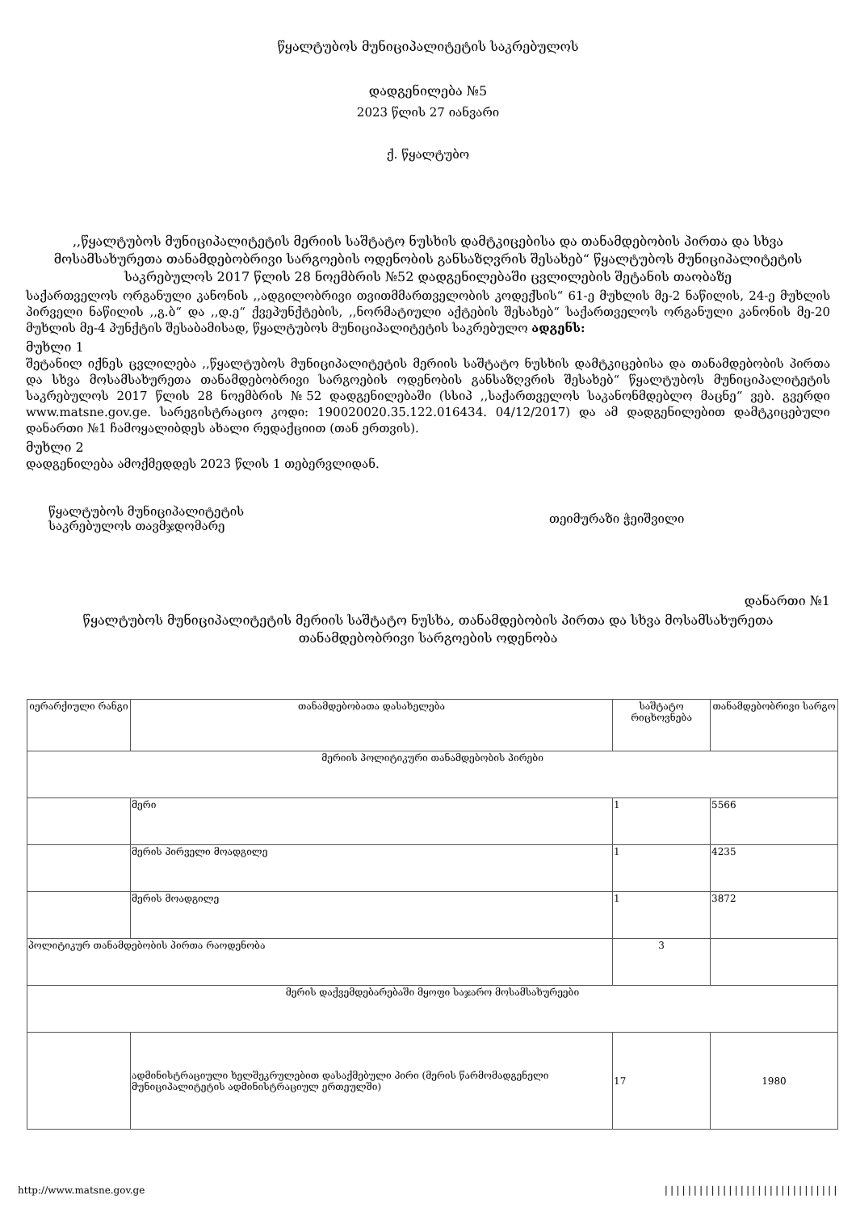წყალტუბოს მუნიციპალიტეტის საკრებულოს
დადგენილება №5
2023 წლის 27 იანვარი
ქ. წყალტუბო
,,წყალტუბოს მუნიციპალიტეტის მერიის საშტატო ნუსხის დამტკიცებისა და თანამდებობის პირთა და სხვა მოსამსახურეთა თანამდებობრივი სარგოების ოდენობის განსაზღვრის შესახებ“ წყალტუბოს მუნიციპალიტეტის საკრებულოს 2017 წლის 28 ნოემბრის №52 დადგენილებაში ცვლილების შეტანის თაობაზე
საქართველოს ორგანული კანონის ,,ადგილობრივი თვითმმართველობის კოდექსის“ 61-ე მუხლის მე-2 ნაწილის, 24-ე მუხლის პირველი ნაწილის ,,გ.ბ“ და ,,დ.ე“ ქვეპუნქტების, ,,ნორმატიული აქტების შესახებ“ საქართველოს ორგანული კანონის მე-20 მუხლის მე-4 პუნქტის შესაბამისად, წყალტუბოს მუნიციპალიტეტის საკრებულო ადგენს:
მუხლი 1
შეტანილ იქნეს ცვლილება ,,წყალტუბოს მუნიციპალიტეტის მერიის საშტატო ნუსხის დამტკიცებისა და თანამდებობის პირთა და სხვა მოსამსახურეთა თანამდებობრივი სარგოების ოდენობის განსაზღვრის შესახებ“ წყალტუბოს მუნიციპალიტეტის საკრებულოს 2017 წლის 28 ნოემბრის №52 დადგენილებაში (სსიპ ,,საქართველოს საკანონმდებლო მაცნე“ ვებ. გვერდი www.matsne.gov.ge. სარეგისტრაციო კოდი: 190020020.35.122.016434. 04/12/2017) და ამ დადგენილებით დამტკიცებული დანართი №1 ჩამოყალიბდეს ახალი რედაქციით (თან ერთვის).
მუხლი 2
დადგენილება ამოქმედდეს 2023 წლის 1 თებერვლიდან.
წყალტუბოს მუნიციპალიტეტის
საკრებულოს თავმჯდომარე
თეიმურაზი ჭეიშვილი
დანართი №1
წყალტუბოს მუნიციპალიტეტის მერიის საშტატო ნუსხა, თანამდებობის პირთა და სხვა მოსამსახურეთა თანამდებობრივი სარგოების ოდენობა
| იერარქიული რანგი | თანამდებობათა დასახელება | საშტატო რიცხოვნება | თანამდებობრივი სარგო |
| --- | --- | --- | --- |
| მერიის პოლიტიკური თანამდებობის პირები | | | |
| | მერი | 1 | 5566 |
| | მერის პირველი მოადგილე | 1 | 4235 |
| | მერის მოადგილე | 1 | 3872 |
| პოლიტიკურ თანამდებობის პირთა რაოდენობა | | 3 | |
| მერის დაქვემდებარებაში მყოფი საჯარო მოსამსახურეები | | | |
| | ადმინისტრაციული ხელშეკრულებით დასაქმებული პირი (მერის წარმომადგენელი მუნიციპალიტეტის ადმინისტრაციულ ერთეულში) | 17 | 1980 |
http://www.matsne.gov.ge ||||||||||||||||||||||||||||||